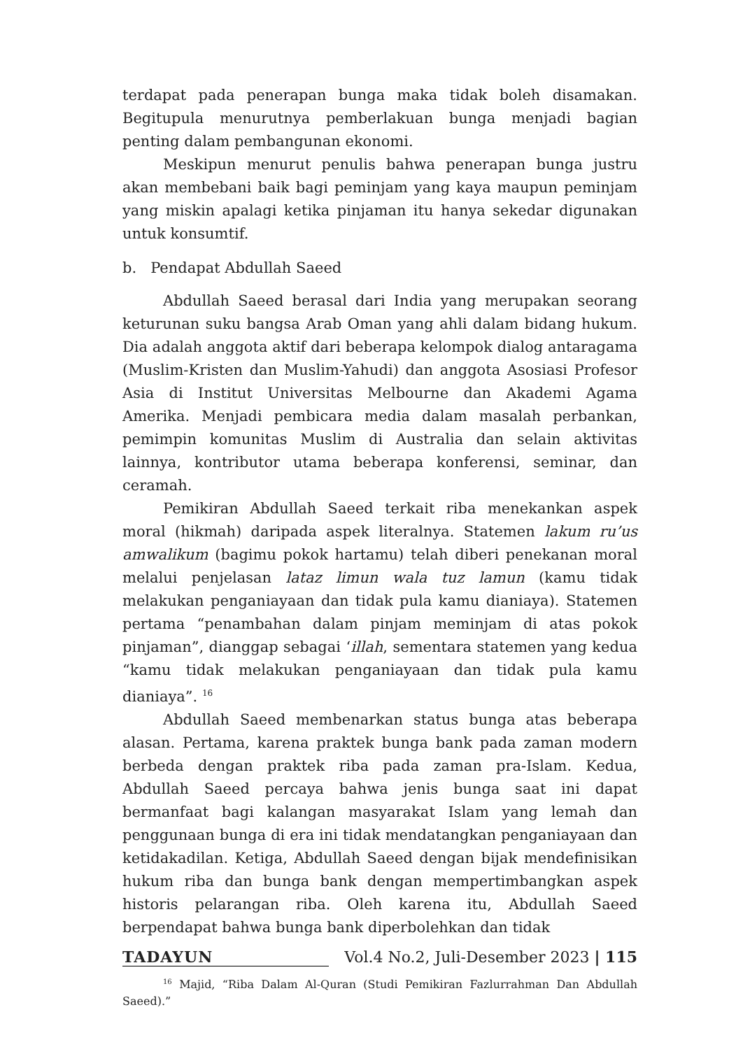terdapat pada penerapan bunga maka tidak boleh disamakan. Begitupula menurutnya pemberlakuan bunga menjadi bagian penting dalam pembangunan ekonomi.
Meskipun menurut penulis bahwa penerapan bunga justru akan membebani baik bagi peminjam yang kaya maupun peminjam yang miskin apalagi ketika pinjaman itu hanya sekedar digunakan untuk konsumtif.
b. Pendapat Abdullah Saeed
Abdullah Saeed berasal dari India yang merupakan seorang keturunan suku bangsa Arab Oman yang ahli dalam bidang hukum. Dia adalah anggota aktif dari beberapa kelompok dialog antaragama (Muslim-Kristen dan Muslim-Yahudi) dan anggota Asosiasi Profesor Asia di Institut Universitas Melbourne dan Akademi Agama Amerika. Menjadi pembicara media dalam masalah perbankan, pemimpin komunitas Muslim di Australia dan selain aktivitas lainnya, kontributor utama beberapa konferensi, seminar, dan ceramah.
Pemikiran Abdullah Saeed terkait riba menekankan aspek moral (hikmah) daripada aspek literalnya. Statemen lakum ru’us amwalikum (bagimu pokok hartamu) telah diberi penekanan moral melalui penjelasan lataz limun wala tuz lamun (kamu tidak melakukan penganiayaan dan tidak pula kamu dianiaya). Statemen pertama “penambahan dalam pinjam meminjam di atas pokok pinjaman”, dianggap sebagai ‘illah, sementara statemen yang kedua “kamu tidak melakukan penganiayaan dan tidak pula kamu dianiaya”. <sup>16</sup>
Abdullah Saeed membenarkan status bunga atas beberapa alasan. Pertama, karena praktek bunga bank pada zaman modern berbeda dengan praktek riba pada zaman pra-Islam. Kedua, Abdullah Saeed percaya bahwa jenis bunga saat ini dapat bermanfaat bagi kalangan masyarakat Islam yang lemah dan penggunaan bunga di era ini tidak mendatangkan penganiayaan dan ketidakadilan. Ketiga, Abdullah Saeed dengan bijak mendefinisikan hukum riba dan bunga bank dengan mempertimbangkan aspek historis pelarangan riba. Oleh karena itu, Abdullah Saeed berpendapat bahwa bunga bank diperbolehkan dan tidak
<sup>16</sup> Majid, “Riba Dalam Al-Quran (Studi Pemikiran Fazlurrahman Dan Abdullah Saeed).”
TADAYUN Vol.4 No.2, Juli-Desember 2023 | 115